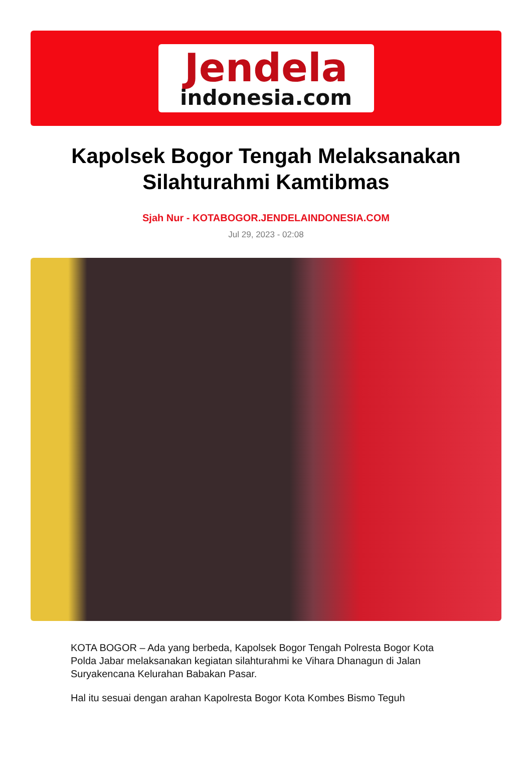Jendela
indonesia.com
Kapolsek Bogor Tengah Melaksanakan Silahturahmi Kamtibmas
Sjah Nur - KOTABOGOR.JENDELAINDONESIA.COM
Jul 29, 2023 - 02:08
KOTA BOGOR – Ada yang berbeda, Kapolsek Bogor Tengah Polresta Bogor Kota Polda Jabar melaksanakan kegiatan silahturahmi ke Vihara Dhanagun di Jalan Suryakencana Kelurahan Babakan Pasar.
Hal itu sesuai dengan arahan Kapolresta Bogor Kota Kombes Bismo Teguh